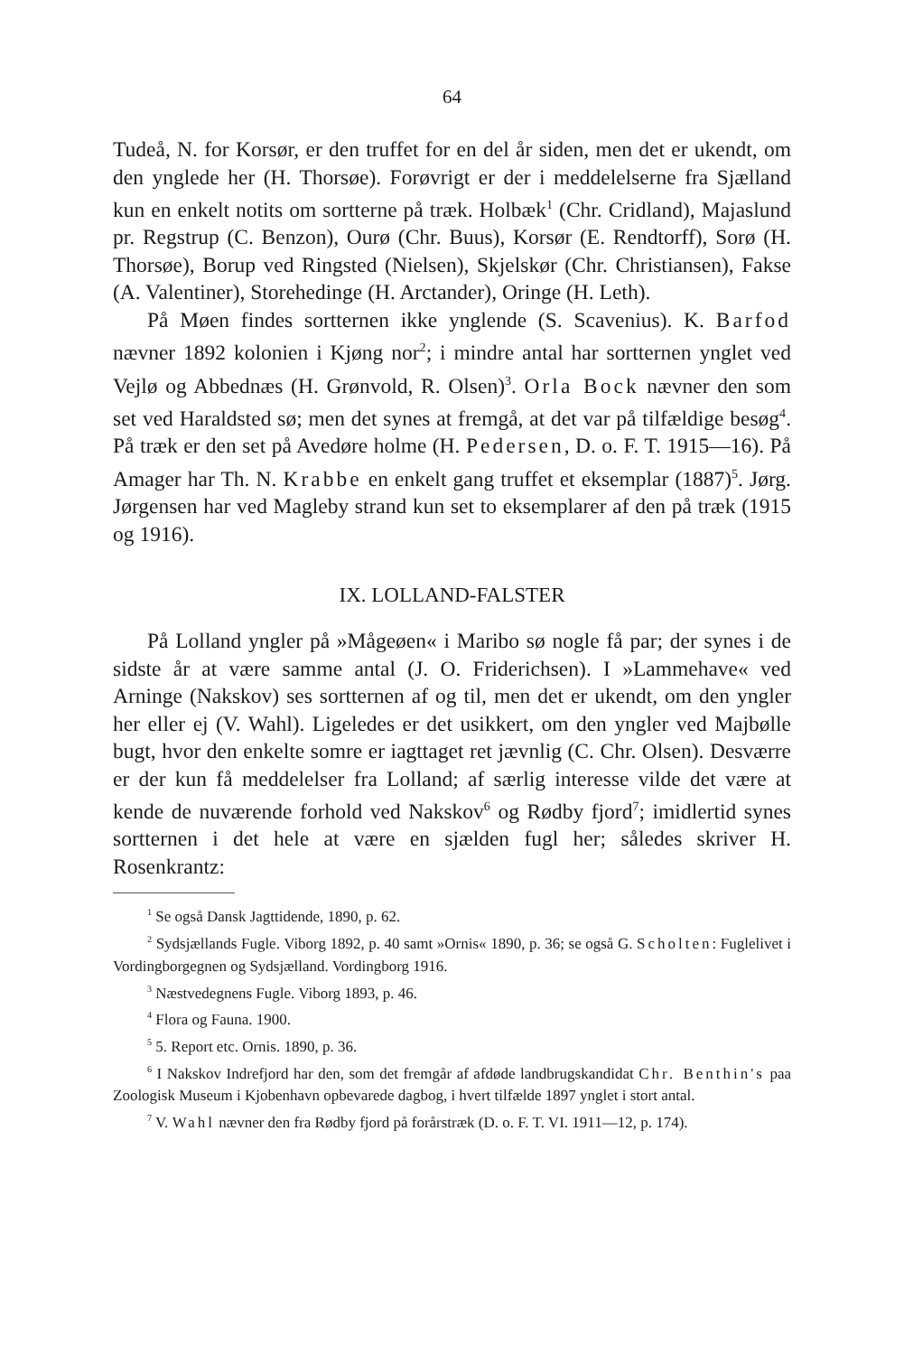64
Tudeå, N. for Korsør, er den truffet for en del år siden, men det er ukendt, om den ynglede her (H. Thorsøe). Forøvrigt er der i meddelelserne fra Sjælland kun en enkelt notits om sortterne på træk. Holbæk<sup>1</sup> (Chr. Cridland), Majaslund pr. Regstrup (C. Benzon), Ourø (Chr. Buus), Korsør (E. Rendtorff), Sorø (H. Thorsøe), Borup ved Ringsted (Nielsen), Skjelskør (Chr. Christiansen), Fakse (A. Valentiner), Storehedinge (H. Arctander), Oringe (H. Leth).
På Møen findes sortternen ikke ynglende (S. Scavenius). K. Barfod nævner 1892 kolonien i Kjøng nor<sup>2</sup>; i mindre antal har sortternen ynglet ved Vejlø og Abbednæs (H. Grønvold, R. Olsen)<sup>3</sup>. Orla Bock nævner den som set ved Haraldsted sø; men det synes at fremgå, at det var på tilfældige besøg<sup>4</sup>. På træk er den set på Avedøre holme (H. Pedersen, D. o. F. T. 1915—16). På Amager har Th. N. Krabbe en enkelt gang truffet et eksemplar (1887)<sup>5</sup>. Jørg. Jørgensen har ved Magleby strand kun set to eksemplarer af den på træk (1915 og 1916).
IX. LOLLAND-FALSTER
På Lolland yngler på »Mågeøen« i Maribo sø nogle få par; der synes i de sidste år at være samme antal (J. O. Friderichsen). I »Lammehave« ved Arninge (Nakskov) ses sortternen af og til, men det er ukendt, om den yngler her eller ej (V. Wahl). Ligeledes er det usikkert, om den yngler ved Majbølle bugt, hvor den enkelte somre er iagttaget ret jævnlig (C. Chr. Olsen). Desværre er der kun få meddelelser fra Lolland; af særlig interesse vilde det være at kende de nuværende forhold ved Nakskov<sup>6</sup> og Rødby fjord<sup>7</sup>; imidlertid synes sortternen i det hele at være en sjælden fugl her; således skriver H. Rosenkrantz:
<sup>1</sup> Se også Dansk Jagttidende, 1890, p. 62.
<sup>2</sup> Sydsjællands Fugle. Viborg 1892, p. 40 samt »Ornis« 1890, p. 36; se også G. Scholten: Fuglelivet i Vordingborgegnen og Sydsjælland. Vordingborg 1916.
<sup>3</sup> Næstvedegnens Fugle. Viborg 1893, p. 46.
<sup>4</sup> Flora og Fauna. 1900.
<sup>5</sup> 5. Report etc. Ornis. 1890, p. 36.
<sup>6</sup> I Nakskov Indrefjord har den, som det fremgår af afdøde landbrugskandidat Chr. Benthin's paa Zoologisk Museum i Kjobenhavn opbevarede dagbog, i hvert tilfælde 1897 ynglet i stort antal.
<sup>7</sup> V. Wahl nævner den fra Rødby fjord på forårstræk (D. o. F. T. VI. 1911—12, p. 174).